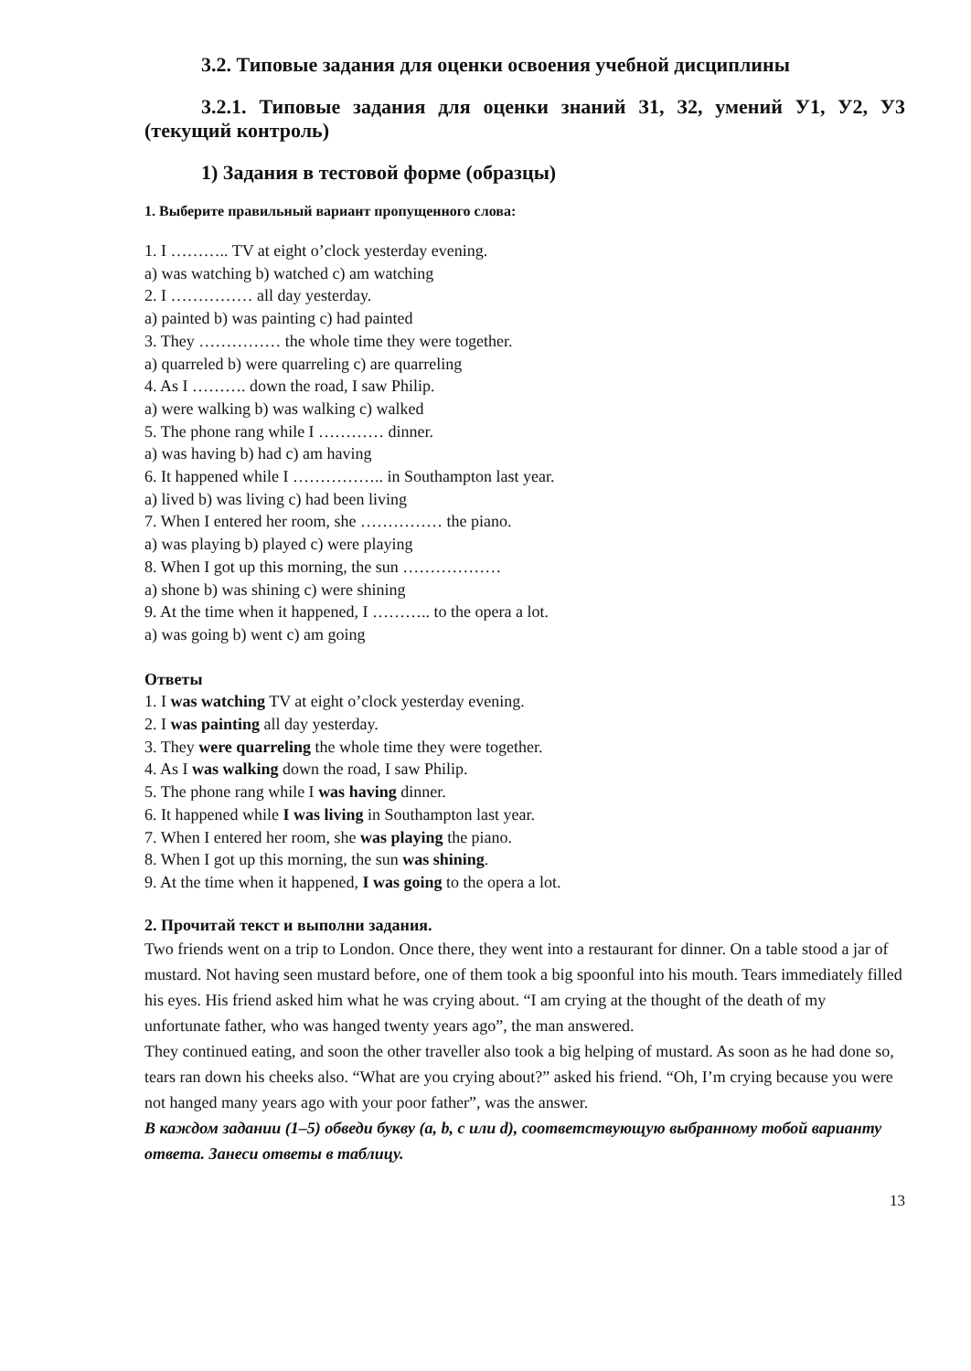3.2. Типовые задания для оценки освоения учебной дисциплины
3.2.1. Типовые задания для оценки знаний З1, З2, умений У1, У2, У3 (текущий контроль)
1) Задания в тестовой форме (образцы)
1. Выберите правильный вариант пропущенного слова:
1. I ……….. TV at eight o’clock yesterday evening.
a) was watching b) watched c) am watching
2. I …………… all day yesterday.
a) painted b) was painting c) had painted
3. They …………… the whole time they were together.
a) quarreled b) were quarreling c) are quarreling
4. As I ………. down the road, I saw Philip.
a) were walking b) was walking c) walked
5. The phone rang while I ………… dinner.
a) was having b) had c) am having
6. It happened while I …………….. in Southampton last year.
a) lived b) was living c) had been living
7. When I entered her room, she …………… the piano.
a) was playing b) played c) were playing
8. When I got up this morning, the sun ………………
a) shone b) was shining c) were shining
9. At the time when it happened, I ……….. to the opera a lot.
a) was going b) went c) am going
Ответы
1. I was watching TV at eight o’clock yesterday evening.
2. I was painting all day yesterday.
3. They were quarreling the whole time they were together.
4. As I was walking down the road, I saw Philip.
5. The phone rang while I was having dinner.
6. It happened while I was living in Southampton last year.
7. When I entered her room, she was playing the piano.
8. When I got up this morning, the sun was shining.
9. At the time when it happened, I was going to the opera a lot.
2. Прочитай текст и выполни задания.
Two friends went on a trip to London. Once there, they went into a restaurant for dinner. On a table stood a jar of mustard. Not having seen mustard before, one of them took a big spoonful into his mouth. Tears immediately filled his eyes. His friend asked him what he was crying about. “I am crying at the thought of the death of my unfortunate father, who was hanged twenty years ago”, the man answered.
They continued eating, and soon the other traveller also took a big helping of mustard. As soon as he had done so, tears ran down his cheeks also. “What are you crying about?” asked his friend. “Oh, I’m crying because you were not hanged many years ago with your poor father”, was the answer.
В каждом задании (1–5) обведи букву (a, b, c или d), соответствующую выбранному тобой варианту ответа. Занеси ответы в таблицу.
13